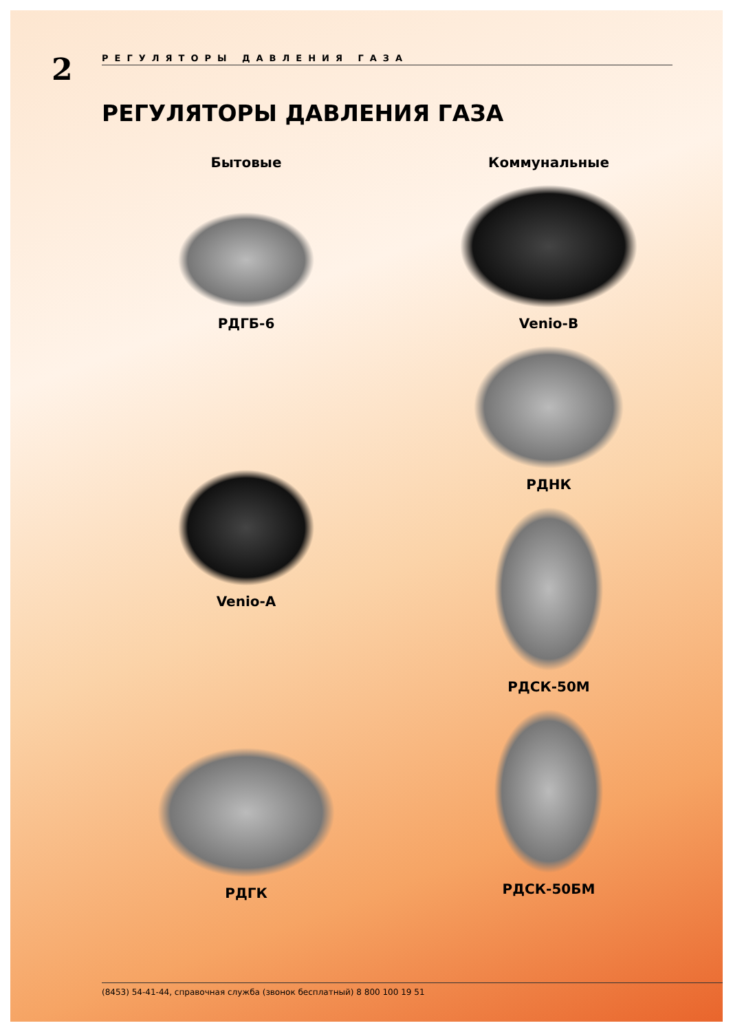2
РЕГУЛЯТОРЫ ДАВЛЕНИЯ ГАЗА
РЕГУЛЯТОРЫ ДАВЛЕНИЯ ГАЗА
Бытовые
РДГБ-6
Venio-A
РДГК
Коммунальные
Venio-B
РДНК
РДСК-50М
РДСК-50БМ
(8453) 54-41-44, справочная служба (звонок бесплатный) 8 800 100 19 51